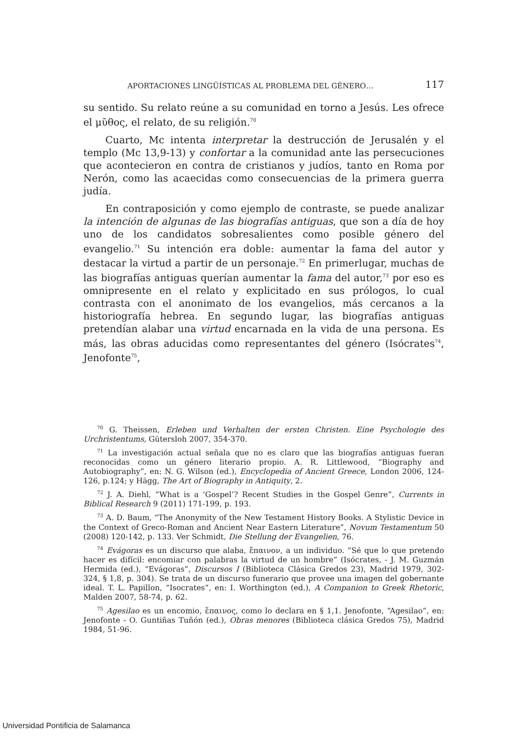APORTACIONES LINGÜÍSTICAS AL PROBLEMA DEL GÉNERO… 117
su sentido. Su relato reúne a su comunidad en torno a Jesús. Les ofrece el μῦθος, el relato, de su religión.<sup>70</sup>
Cuarto, Mc intenta interpretar la destrucción de Jerusalén y el templo (Mc 13,9-13) y confortar a la comunidad ante las persecuciones que acontecieron en contra de cristianos y judíos, tanto en Roma por Nerón, como las acaecidas como consecuencias de la primera guerra judía.
En contraposición y como ejemplo de contraste, se puede analizar la intención de algunas de las biografías antiguas, que son a día de hoy uno de los candidatos sobresalientes como posible género del evangelio.<sup>71</sup> Su intención era doble: aumentar la fama del autor y destacar la virtud a partir de un personaje.<sup>72</sup> En primerlugar, muchas de las biografías antiguas querían aumentar la fama del autor,<sup>73</sup> por eso es omnipresente en el relato y explicitado en sus prólogos, lo cual contrasta con el anonimato de los evangelios, más cercanos a la historiografía hebrea. En segundo lugar, las biografías antiguas pretendían alabar una virtud encarnada en la vida de una persona. Es más, las obras aducidas como representantes del género (Isócrates<sup>74</sup>, Jenofonte<sup>75</sup>,
<sup>70</sup> G. Theissen, Erleben und Verhalten der ersten Christen. Eine Psychologie des Urchristentums, Gütersloh 2007, 354-370.
<sup>71</sup> La investigación actual señala que no es claro que las biografías antiguas fueran reconocidas como un género literario propio. A. R. Littlewood, “Biography and Autobiography”, en: N. G. Wilson (ed.), Encyclopedia of Ancient Greece, London 2006, 124-126, p.124; y Hägg, The Art of Biography in Antiquity, 2.
<sup>72</sup> J. A. Diehl, “What is a ‘Gospel’? Recent Studies in the Gospel Genre”, Currents in Biblical Research 9 (2011) 171-199, p. 193.
<sup>73</sup> A. D. Baum, “The Anonymity of the New Testament History Books. A Stylistic Device in the Context of Greco-Roman and Ancient Near Eastern Literature”, Novum Testamentum 50 (2008) 120-142, p. 133. Ver Schmidt, Die Stellung der Evangelien, 76.
<sup>74</sup> Evágoras es un discurso que alaba, ἔπαινον, a un individuo. “Sé que lo que pretendo hacer es difícil: encomiar con palabras la virtud de un hombre” (Isócrates, - J. M. Guzmán Hermida (ed.), “Evágoras”, Discursos I (Biblioteca Clásica Gredos 23), Madrid 1979, 302-324, § 1,8, p. 304). Se trata de un discurso funerario que provee una imagen del gobernante ideal. T. L. Papillon, “Isocrates”, en: I. Worthington (ed.), A Companion to Greek Rhetoric, Malden 2007, 58-74, p. 62.
<sup>75</sup> Agesilao es un encomio, ἔπαινος, como lo declara en § 1,1. Jenofonte, “Agesilao”, en: Jenofonte - O. Guntiñas Tuñón (ed.), Obras menores (Biblioteca clásica Gredos 75), Madrid 1984, 51-96.
Universidad Pontificia de Salamanca